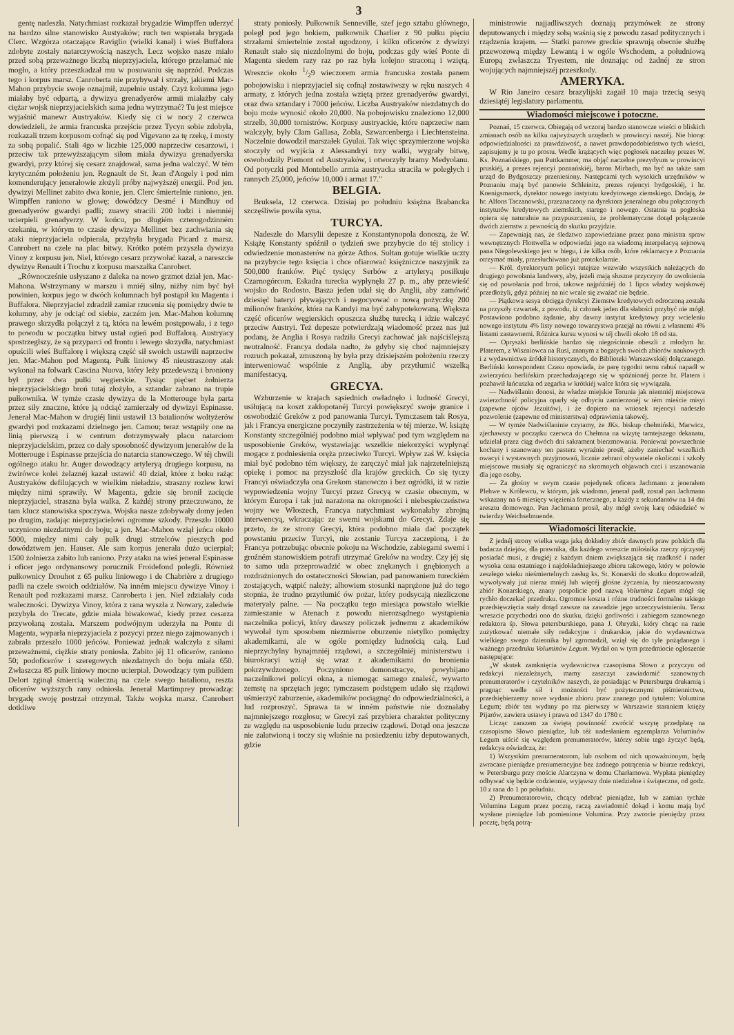3
gentę nadeszła. Natychmiast rozkazał brygadzie Wimpffen uderzyć na bardzo silne stanowisko Austyaków; ruch ten wspierała brygada Clerc. Wzgórza otaczające Raviglio (wielki kanał) i wieś Buffalora zdobyte zostały natarczywością naszych. Lecz wojsko nasze miało przed sobą przeważnego liczbą nieprzyjaciela, którego przełamać nie mogło, a który przeszkadzał mu w posuwaniu się naprzód. Podczas tego i korpus marsz. Canroberta nie przybywał i strzały, jakiemi Mac-Mahon przybycie swoje oznajmił, zupełnie ustały. Czyż kolumna jego miałaby być odpartą, a dywizya grenadyerów armii miałażby cały ciężar wojsk nieprzyjacielskich sama jedna wytrzymać? Tu jest miejsce wyjaśnić manewr Austryaków. Kiedy się ci w nocy 2 czerwca dowiedzieli, że armia francuska przejście przez Tycyn sobie zdobyła, rozkazali trzem korpusom cofnąć się pod Vigevano za tę rzekę, i mosty za sobą popalić. Stali 4go w liczbie 125,000 naprzeciw cesarzowi, i przeciw tak przewyższającym siłom miała dywizya grenadyerska gwardyi, przy której się cesarz znajdował, sama jedna walczyć. W tém krytyczném położeniu jen. Regnault de St. Jean d'Angely i pod nim komenderujący jenerałowie złożyli próby najwyższéj energii. Pod jen. dywizyi Mellinet zabito dwa konie, jen. Clerc śmiertelnie raniono, jen. Wimpffen raniono w głowę; dowódzcy Desmé i Mandhuy od grenadyerów gwardyi padli; zuawy stracili 200 ludzi i niemniéj ucierpieli grenadyerzy. W końcu, po długiém czterogodzinném czekaniu, w którym to czasie dywizya Mellinet bez zachwiania się ataki nieprzyjaciela odpierała, przybyła brygada Picard z marsz. Canrobert na czele na plac bitwy. Krótko potém przyszła dywizya Vinoy z korpusu jen. Niel, którego cesarz przywołać kazał, a nareszcie dywizye Renault i Trochu z korpusu marszałka Canrobert.
„Równocześnie usłyszano z daleka na nowo grzmot dział jen. Mac-Mahona. Wstrzymany w marszu i mniéj silny, niżby nim być był powinien, korpus jego w dwóch kolumnach był postąpił ku Magenta i Buffalora. Nieprzyjaciel zdradził zamiar rzucenia się pomiędzy dwie te kolumny, aby je odciąć od siebie, zaczém jen. Mac-Mahon kolumnę prawego skrzydła połączył z tą, która na lewém postępowała, i z tego to powodu w początku bitwy ustał ogień pod Buffalorą. Austryacy spostrzegłszy, że są przyparci od frontu i lewego skrzydła, natychmiast opuścili wieś Buffalorę i większą część sił swoich ustawili naprzeciw jen. Mac-Mahon pod Magentą. Pułk liniowy 45 nieustraszony atak wykonał na folwark Cascina Nuova, który leży przedewszą i broniony był przez dwa pułki węgierskie. Tysiąc pięćset żołnierza nieprzyjacielskiego broń tutaj złożyło, a sztandar zabrano na trupie pułkownika. W tymże czasie dywizya de la Motterouge była parta przez siły znaczne, które ją odciąć zamierzały od dywizyi Espinasse. Jenerał Mac-Mahon w drugiéj linii ustawił 13 batalionów woltyżerów gwardyi pod rozkazami dzielnego jen. Camou; teraz wstąpiły one na linią pierwszą i w centrum dotrzymywały placu natarciom nieprzyjacielskim, przez co dały sposobność dywizyom jenerałów de la Motterouge i Espinasse przejścia do natarcia stanowczego. W téj chwili ogólnego ataku hr. Auger dowodzący artyleryą drugiego korpusu, na żwirówce kolei żelaznéj kazał ustawić 40 dział, które z boku rażąc Austryaków defilujących w wielkim nieładzie, straszny rozlew krwi między nimi sprawiły. W Magenta, gdzie się bronił zacięcie nieprzyjaciel, straszna była walka. Z każdéj strony przeczuwano, że tam klucz stanowiska spoczywa. Wojska nasze zdobywały domy jeden po drugim, zadając nieprzyjacielowi ogromne szkody. Przeszło 10000 uczyniono niezdatnymi do boju; a jen. Mac-Mahon wziął jeńca około 5000, między nimi cały pułk drugi strzelców pieszych pod dowództwem jen. Hauser. Ale sam korpus jenerała dużo ucierpiał; 1500 żołnierza zabito lub raniono. Przy ataku na wieś jenerał Espinasse i oficer jego ordynansowy porucznik Froidefond polegli. Również pułkownicy Drouhot z 65 pułku liniowego i de Chabrière z drugiego padli na czele swoich oddziałów. Na inném miejscu dywizye Vinoy i Renault pod rozkazami marsz. Canroberta i jen. Niel zdziałały cuda waleczności. Dywizya Vinoy, która z rana wyszła z Nowary, zaledwie przybyła do Trecate, gdzie miała biwakować, kiedy przez cesarza przywołaną została. Marszem podwójnym uderzyła na Ponte di Magenta, wyparła nieprzyjaciela z pozycyi przez niego zajmowanych i zabrała przeszło 1000 jeńców. Ponieważ jednak walczyła z siłami przeważnemi, ciężkie straty poniosła. Zabito jéj 11 oficerów, raniono 50; podoficerów i szeregowych niezdatnych do boju miała 650. Zwłaszcza 85 pułk liniowy mocno ucierpiał. Dowodzący tym pułkiem Delort zginął śmiercią waleczną na czele swego batalionu, reszta oficerów wyższych rany odniosła. Jenerał Martimprey prowadząc brygadę swoję postrzał otrzymał. Także wojska marsz. Canrobert dotkliwe
straty poniosły. Pułkownik Senneville, szef jego sztabu głównego, poległ pod jego bokiem, pułkownik Charlier z 90 pułku pięciu strzałami śmiertelnie został ugodzony, i kilku oficerów z dywizyi Renault stało się niezdolnymi do boju, podczas gdy wieś Ponte di Magenta siedem razy raz po raz była kolejno straconą i wziętą. Wreszcie około 1/29 wieczorem armia francuska została panem pobojowiska i nieprzyjaciel się cofnął zostawiwszy w ręku naszych 4 armaty, z których jedna została wziętą przez grenadyerów gwardyi, oraz dwa sztandary i 7000 jeńców. Liczba Austryaków niezdatnych do boju może wynosić około 20,000. Na pobojowisku znaleziono 12,000 strzelb, 30,000 tornistrów. Korpusy austryackie, które naprzeciw nam walczyły, były Clam Gallasa, Zobla, Szwarcenberga i Liechtensteina. Naczelnie dowodził marszałek Gyulai. Tak więc sprzymierzone wojska stoczyły od wyjścia z Alessandryi trzy walki, wygrały bitwę, oswobodziły Piemont od Austryaków, i otworzyły bramy Medyolanu. Od potyczki pod Montebello armia austryacka straciła w poległych i rannych 25,000, jeńców 10,000 i armat 17."
BELGIA.
Bruksela, 12 czerwca. Dzisiaj po południu księżna Brabancka szczęśliwie powiła syna.
TURCYA.
Nadeszłe do Marsylii depesze z Konstantynopola donoszą, że W. Książę Konstanty spóźnił o tydzień swe przybycie do téj stolicy i odwiedzenie monasterów na górze Athos. Sułtan gotuje wielkie uczty na przybycie tego księcia i chce ofiarować księżniczce naszyjnik za 500,000 franków. Pięć tysięcy Serbów z artyleryą posiłkuje Czarnogórcom. Eskadra turecka wypłynęła 27 p. m., aby przewieść wojsko do Rodosto. Basza jeden udał się do Anglii, aby zamówić dziesięć bateryi pływających i negocyować o nową pożyczkę 200 milionów franków, która na Kandyi ma być zahypotekowaną. Większa część oficerów węgierskich opuszcza służbę turecką i idzie walczyć przeciw Austryi. Też depesze potwierdzają wiadomość przez nas już podaną, że Anglia i Rosya radziła Grecyi zachować jak najściślejszą neutralność. Francya dodała nadto, że gdyby się choć najmniejszy rozruch pokazał, zmuszoną by była przy dzisiejszém położeniu rzeczy interweniować wspólnie z Anglią, aby przytłumić wszelką manifestacyą.
GRECYA.
Wzburzenie w krajach sąsiednich owładnęło i ludność Grecyi, usiłującą na koszt zakłopotanéj Turcyi powiększyć swoje granice i oswobodzić Greków z pod panowania Turcyi. Tymczasem tak Rosya, jak i Francya energiczne poczyniły zastrzeżenia w téj mierze. W. książę Konstanty szczególniéj podobno miał wpływać pod tym względem na usposobienie Greków, wystawiając wszelkie niekorzyści wypłynąć mogące z podniesienia oręża przeciwko Turcyi. Wpływ zaś W. księcia miał być podobno tém większy, że zaręczyć miał jak najrzetelniejszą opiekę i pomoc na przyszłość dla krajów greckich. Co się tyczy Francyi oświadczyła ona Grekom stanowczo i bez ogródki, iż w razie wypowiedzenia wojny Turcyi przez Grecyą w czasie obecnym, w którym Europa i tak już narażona na okropności i niebespieczeństwa wojny we Włoszech, Francya natychmiast wykonałaby zbrojną interwencyą, wkraczając ze swemi wojskami do Grecyi. Zdaje się przeto, że ze strony Grecyi, która podobno miała dać początek powstaniu przeciw Turcyi, nie zostanie Turcya zaczepioną, i że Francya potrzebując obecnie pokoju na Wschodzie, zabiegami swemi i groźném stanowiskiem potrafi utrzymać Greków na wodzy. Czy jéj się to samo uda przeprowadzić w obec znękanych i gnębionych a rozdrażnionych do ostateczności Słowian, pad panowaniem tureckiém zostających, wątpić należy; albowiem stosunki naprężone już do tego stopnia, że trudno przytłumić ów pożar, który podsycają niezliczone materyały palne. — Na początku tego miesiąca powstało wielkie zamieszanie w Atenach z powodu nierozsądnego wystąpienia naczelnika policyi, który dawszy policzek jednemu z akademików wywołał tym sposobem niezmierne oburzenie nietylko pomiędzy akademikami, ale w ogóle pomiędzy ludnością całą. Lud nieprzychylny bynajmniéj rządowi, a szczególniéj ministerstwu i biurokracyi wziął się wraz z akademikami do bronienia pokrzywdzonego. Poczyniono demonstracye, powybijano naczelnikowi policyi okna, a niemogąc samego znaleść, wywarto zemstę na sprzętach jego; tymczasem podstępem udało się rządowi uśmierzyć zaburzenie, akademików pociągnąć do odpowiedzialności, a lud rozproszyć. Sprawa ta w inném państwie nie doznałaby najmniejszego rozgłosu; w Grecyi zaś przybiera charakter polityczny ze względu na usposobienie ludu przeciw rządowi. Dotąd ona jeszcze nie załatwioną i toczy się właśnie na posiedzeniu izby deputowanych, gdzie
ministrowie najjadliwszych doznają przymówek ze strony deputowanych i między sobą waśnią się z powodu zasad politycznych i rządzenia krajem. — Statki parowe greckie sprawują obecnie służbę przewozową między Lewantą i w ogóle Wschodem, a południową Europą zwłaszcza Tryestem, nie doznając od żadnéj ze stron wojujących najmniejszéj przeszkody.
AMERYKA.
W Rio Janeiro cesarz brazylijski zagaił 10 maja trzecią sesyą dziesiątéj legislatury parlamentu.
Wiadomości miejscowe i potoczne.
Poznań, 15 czerwca. Obiegają od wczoraj bardzo stanowcze wieści o bliskich zmianach osób na kilku najwyższych urzędach w prowincyi naszéj. Nie biorąc odpowiedzialności za prawdziwość, a nawet prawdopodobieństwo tych wieści, zapisujemy je tu po prostu. Wedle krążących więc pogłosek naczelny prezes W. Ks. Poznańskiego, pan Puttkammer, ma objąć naczelne prezydyum w prowincyi pruskiéj, a prezes rejencyi poznańskiéj, baron Mirbach, ma być na także sam urząd do Bydgoszczy przeniesiony. Następcami tych wysokich urzędników w Poznaniu mają być panowie Schleinitz, prezes rejencyi bydgoskiéj, i hr. Koenigsmarck, dyrektor nowego instytutu kredytowego ziemskiego. Dodają, że hr. Alfons Taczanowski, przeznaczony na dyrektora jeneralnego obu połączonych instytutów kredytowych ziemskich, starego i nowego. Ostatnia ta pogłoska opiera się naturalnie na przypuszczeniu, że problematyczne dotąd połączenie dwóch ziemstw z pewnością do skutku przyjdzie.
— Zapewniają nas, że śledztwo zapowiedziane przez pana ministra spraw wewnętrznych Flottwella w odpowiedzi jego na wiadomą interpelacyą sejmową pana Niegolewskiego jest w biegu, i że kilka osób, które reklamacye z Poznania otrzymać miały, przesłuchiwano już protokolarnie.
— Król. dyrektoryum policyi tutejsze wezwało wszystkich należących do drugiego powołania landwery, aby, jeżeli mają słuszne przyczyny do uwolnienia się od powołania pod broń, takowe najpóźniéj do 1 lipca władzy wojskowéj przedłożyli, gdyż później na nic wcale się zważać nie będzie.
— Piątkowa sesya obcięga dyrekcyi Ziemstw kredytowych odroczoną została na przyszły czwartek, z powodu, iż członek jeden dla słabości przybyć nie mógł. Postawiono podobno żądanie, aby dawny instytut kredytowy przy wcieleniu nowego instytutu 4% listy nowego towarzystwa przejął na równi z własnemi 4% listami zastawnemi. Różnica kursu wynosi w téj chwili około 18 od sta.
— Opryszki berlińskie bardzo się niegościnnie obeszli z młodym hr. Platerem, z Wiszniowca na Rusi, znanym z bogatych swoich zbiorów naukowych i z wydawnictwa źródeł historycznych, do Biblioteki Warszawskiéj dołączanego. Berliński korespondent Czasu opowiada, że parę tygodni temu rabuś napadł w zwierzyńcu berlińskim przechadzającego się w spóźnionéj porze hr. Platera i pozbawił łańcuszka od zegarka w krótkiéj walce która się wywiązała.
— Nadwiślanin donosi, że władze miejskie Torunia jak niemniéj miejscowa zwierzchność policyjna oparły się odbyciu zamierzonéj w tém mieście misyi (zapewne ojców Jezuitów), i że dopiero na wniosek rejencyi nadeszło pozwolenie (zapewne od ministerstwa) odprawienia takowéj.
— W tymże Nadwiślaninie czytamy, że JKs. biskup chełmiński, Marwicz, zjechawszy w początku czerwca do Chełmna na wizytę tamtejszego dekanatu, udzielał przez ciąg dwóch dni sakrament bierzmowania. Ponieważ powszechnie kochany i szanowany ten pasterz wyraźnie prosił, ażeby zaniechać wszelkich owacyi i wystawnych przyjmowań, licznie zebrani obywatele okoliczni i szkoły miejscowe musiały się ograniczyć na skromnych objawach czci i uszanowania dla jego osoby.
— Za głośny w swym czasie pojedynek oficera Jachmann z jenerałem Plehwe w Królewcu, w którym, jak wiadomo, jenerał padł, został pan Jachmann wskazany na 6 miesięcy więzienia fortecznego, a każdy z sekundantów na 14 dni aresztu domowego. Pan Jachmann prosił, aby mógł swoję karę odsiedzieć w twierdzy Weichselmuende.
Wiadomości literackie.
Z jednéj strony wielka waga jaką dokładny zbiór dawnych praw polskich dla badacza dziejów, dla prawnika, dla każdego wreszcie miłośnika rzeczy ojczystéj posiadać musi, z drugiéj z każdym dniem zwiększająca się rzadkość i nader wysoka cena ostatniego i najdokładniejszego zbioru takowego, który w połowie zeszłego wieku nieśmiertelnych zasług ks. St. Konarski do skutku doprowadził, wywoływały już nieraz mniéj lub więcéj głośne życzenia, by nieoszacowany zbiór Konarskiego, znany pospolicie pod nazwą Volumina Legum mógł się rychło doczekać przedruku. Ogromne koszta i różne trudności formalne takiego przedsięwzięcia stały dotąd zawsze na zawadzie jego urzeczywistnieniu. Teraz wreszcie przychodzi ono do skutku, dzięki gorliwości i zabiegom szanownego redaktora śp. Słowa petersburskiego, pana J. Ohryzki, który chcąc na razie zużytkować niemałe siły redakcyjne i drukarskie, jakie do wydawnictwa wielkiego swego dziennika był zgromadził, wziął się do tyle pożądanego i ważnego przedruku Voluminów Legum. Wydał on w tym przedmiocie ogłoszenie następujące:
„W skutek zamknięcia wydawnictwa czasopisma Słowo z przyczyn od redakcyi niezależnych, mamy zaszczyt zawiadomić szanownych prenumeratorów i czytelników naszych, że posiadając w Petersburgu drukarnią i pragnąc wedle sił i możności być pożytecznymi piśmiennictwu, przedsiębierzemy nowe wydanie zbioru praw znanego pod tytułem: Volumina Legum; zbiór ten wydany po raz pierwszy w Warszawie staraniem księży Pijarów, zawiera ustawy i prawa od 1347 do 1780 r.
Licząc zarazem za świętą powinność zwrócić wszytę przedpłatę na czasopismo Słowo pieniądze, lub téż nadesłaniem egzemplarza Voluminów Legum uiścić się względem prenumeratorów, którzy sobie tego życzyć będą, redakcya oświadcza, że:
1) Wszystkim prenumeratorom, lub osobom od nich upoważnionym, będą zwracane pieniądze prenumeracyjne bez żadnego potrącenia w biurze redakcyi, w Petersburgu przy moście Alarczyna w domu Charłamowa. Wypłata pieniędzy odbywać się będzie codziennie, wyjąwszy dnie niedzielne i świąteczne, od godz. 10 z rana do 1 po południu.
2) Prenumeratorowie, chcący odebrać pieniądze, lub w zamian tychże Volumina Legum przez pocztę, raczą zawiadomić dokąd i komu mają być wysłane pieniądze lub pomienione Volumina. Przy zwrocie pieniędzy przez pocztę, będą potrą-